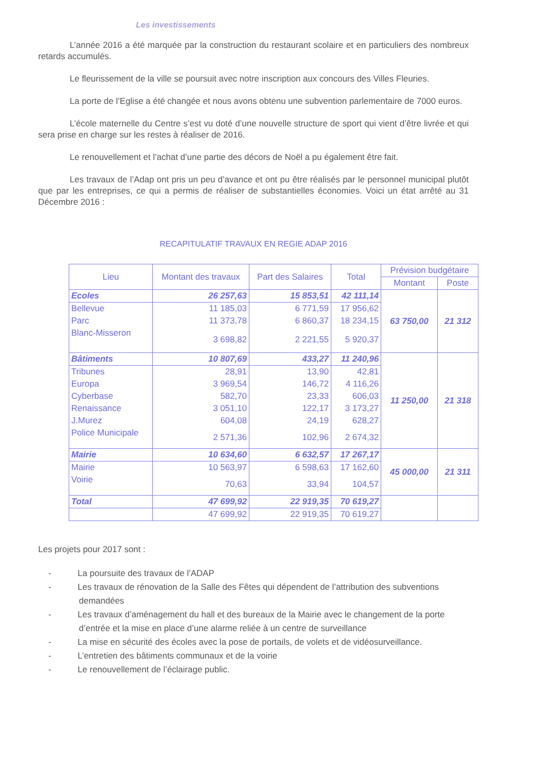Les investissements
L’année 2016 a été marquée par la construction du restaurant scolaire et en particuliers des nombreux retards accumulés.
Le fleurissement de la ville se poursuit avec notre inscription aux concours des Villes Fleuries.
La porte de l’Eglise a été changée et nous avons obtenu une subvention parlementaire de 7000 euros.
L’école maternelle du Centre s’est vu doté d’une nouvelle structure de sport qui vient d’être livrée et qui sera prise en charge sur les restes à réaliser de 2016.
Le renouvellement et l’achat d’une partie des décors de Noël a pu également être fait.
Les travaux de l’Adap ont pris un peu d’avance et ont pu être réalisés par le personnel municipal plutôt que par les entreprises, ce qui a permis de réaliser de substantielles économies. Voici un état arrêté au 31 Décembre 2016 :
RECAPITULATIF TRAVAUX EN REGIE ADAP 2016
| Lieu | Montant des travaux | Part des Salaires | Total | Prévision budgétaire | |
| --- | --- | --- | --- | --- | --- |
| | | | | Montant | Poste |
| Ecoles | 26 257,63 | 15 853,51 | 42 111,14 | 63 750,00 | 21 312 |
| Bellevue | 11 185,03 | 6 771,59 | 17 956,62 | | |
| Parc | 11 373,78 | 6 860,37 | 18 234,15 | | |
| Blanc-Misseron | 3 698,82 | 2 221,55 | 5 920,37 | | |
| Bâtiments | 10 807,69 | 433,27 | 11 240,96 | 11 250,00 | 21 318 |
| Tribunes | 28,91 | 13,90 | 42,81 | | |
| Europa | 3 969,54 | 146,72 | 4 116,26 | | |
| Cyberbase | 582,70 | 23,33 | 606,03 | | |
| Renaissance | 3 051,10 | 122,17 | 3 173,27 | | |
| J.Murez | 604,08 | 24,19 | 628,27 | | |
| Police Municipale | 2 571,36 | 102,96 | 2 674,32 | | |
| Mairie | 10 634,60 | 6 632,57 | 17 267,17 | 45 000,00 | 21 311 |
| Mairie | 10 563,97 | 6 598,63 | 17 162,60 | | |
| Voirie | 70,63 | 33,94 | 104,57 | | |
| Total | 47 699,92 | 22 919,35 | 70 619,27 | | |
| | 47 699,92 | 22 919,35 | 70 619,27 | | |
Les projets pour 2017 sont :
- La poursuite des travaux de l’ADAP
- Les travaux de rénovation de la Salle des Fêtes qui dépendent de l’attribution des subventions demandées
- Les travaux d’aménagement du hall et des bureaux de la Mairie avec le changement de la porte d’entrée et la mise en place d’une alarme reliée à un centre de surveillance
- La mise en sécurité des écoles avec la pose de portails, de volets et de vidéosurveillance.
- L’entretien des bâtiments communaux et de la voirie
- Le renouvellement de l’éclairage public.